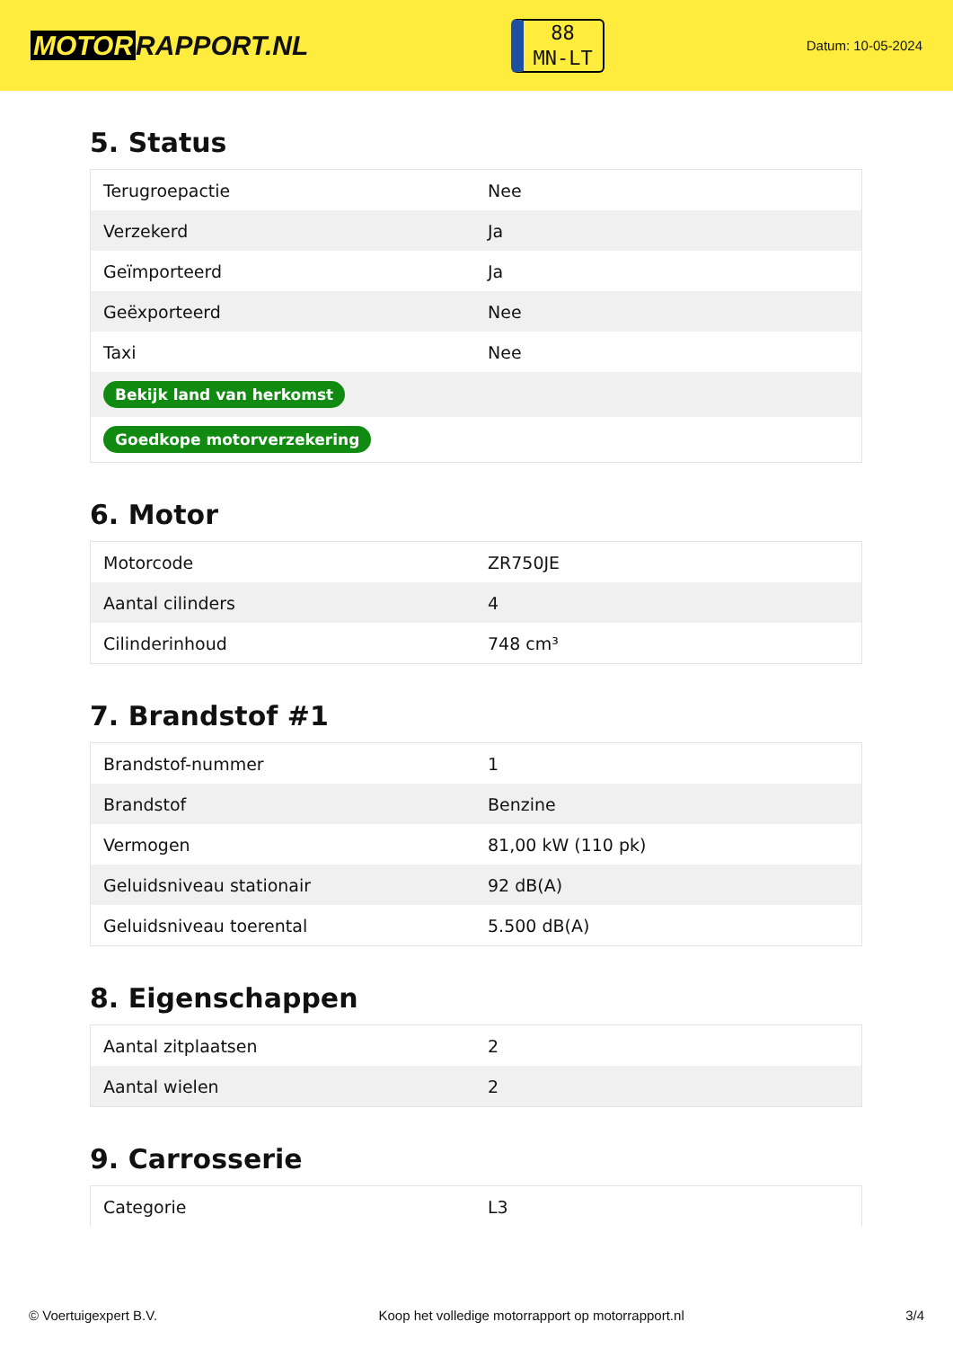MOTOR RAPPORT.NL
88
MN-LT
Datum: 10-05-2024
5. Status
| Terugroepactie | Nee |
| Verzekerd | Ja |
| Geïmporteerd | Ja |
| Geëxporteerd | Nee |
| Taxi | Nee |
| Bekijk land van herkomst | |
| Goedkope motorverzekering | |
6. Motor
| Motorcode | ZR750JE |
| Aantal cilinders | 4 |
| Cilinderinhoud | 748 cm³ |
7. Brandstof #1
| Brandstof-nummer | 1 |
| Brandstof | Benzine |
| Vermogen | 81,00 kW (110 pk) |
| Geluidsniveau stationair | 92 dB(A) |
| Geluidsniveau toerental | 5.500 dB(A) |
8. Eigenschappen
| Aantal zitplaatsen | 2 |
| Aantal wielen | 2 |
9. Carrosserie
| Categorie | L3 |
© Voertuigexpert B.V. Koop het volledige motorrapport op motorrapport.nl 3/4